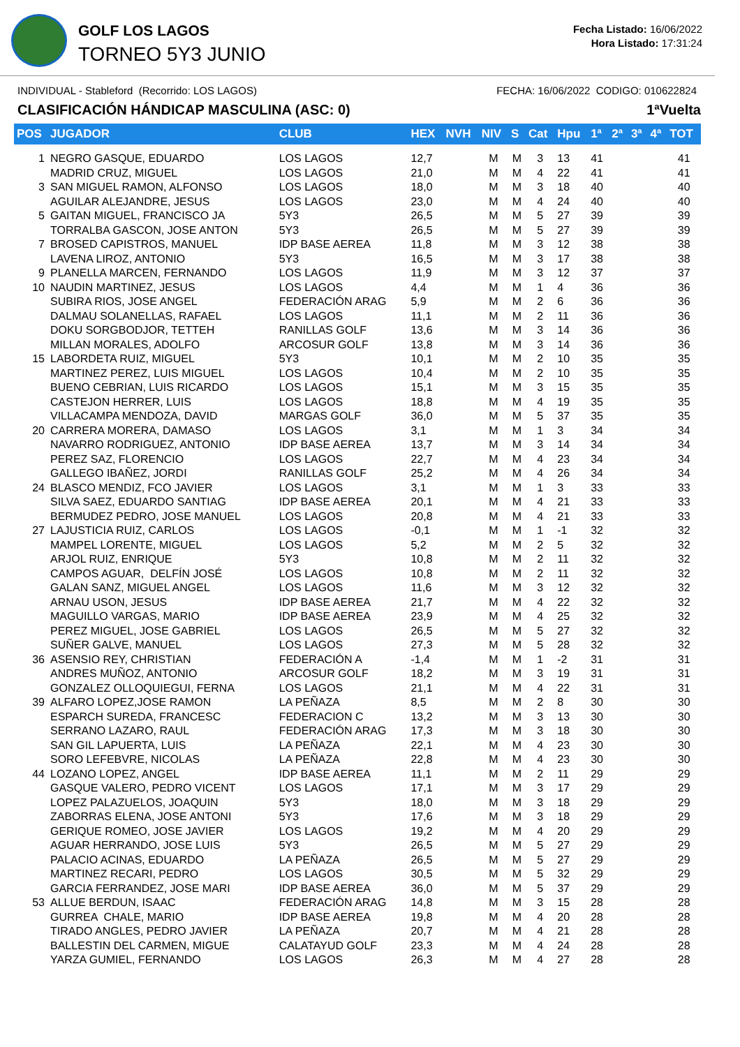GOLF LOS LAGOS
TORNEO 5Y3 JUNIO
Fecha Listado: 16/06/2022
Hora Listado: 17:31:24
INDIVIDUAL - Stableford (Recorrido: LOS LAGOS) FECHA: 16/06/2022 CODIGO: 010622824
CLASIFICACIÓN HÁNDICAP MASCULINA (ASC: 0) 1ªVuelta
| POS | JUGADOR | CLUB | HEX | NVH | NIV | S | Cat | Hpu | 1ª | 2ª | 3ª | 4ª | TOT |
| --- | --- | --- | --- | --- | --- | --- | --- | --- | --- | --- | --- | --- | --- |
| 1 | NEGRO GASQUE, EDUARDO | LOS LAGOS | 12,7 | | M | M | 3 | 13 | 41 | | | | 41 |
| | MADRID CRUZ, MIGUEL | LOS LAGOS | 21,0 | | M | M | 4 | 22 | 41 | | | | 41 |
| 3 | SAN MIGUEL RAMON, ALFONSO | LOS LAGOS | 18,0 | | M | M | 3 | 18 | 40 | | | | 40 |
| | AGUILAR ALEJANDRE, JESUS | LOS LAGOS | 23,0 | | M | M | 4 | 24 | 40 | | | | 40 |
| 5 | GAITAN MIGUEL, FRANCISCO JA | 5Y3 | 26,5 | | M | M | 5 | 27 | 39 | | | | 39 |
| | TORRALBA GASCON, JOSE ANTON | 5Y3 | 26,5 | | M | M | 5 | 27 | 39 | | | | 39 |
| 7 | BROSED CAPISTROS, MANUEL | IDP BASE AEREA | 11,8 | | M | M | 3 | 12 | 38 | | | | 38 |
| | LAVENA LIROZ, ANTONIO | 5Y3 | 16,5 | | M | M | 3 | 17 | 38 | | | | 38 |
| 9 | PLANELLA MARCEN, FERNANDO | LOS LAGOS | 11,9 | | M | M | 3 | 12 | 37 | | | | 37 |
| 10 | NAUDIN MARTINEZ, JESUS | LOS LAGOS | 4,4 | | M | M | 1 | 4 | 36 | | | | 36 |
| | SUBIRA RIOS, JOSE ANGEL | FEDERACIÓN ARAG | 5,9 | | M | M | 2 | 6 | 36 | | | | 36 |
| | DALMAU SOLANELLAS, RAFAEL | LOS LAGOS | 11,1 | | M | M | 2 | 11 | 36 | | | | 36 |
| | DOKU SORGBODJOR, TETTEH | RANILLAS GOLF | 13,6 | | M | M | 3 | 14 | 36 | | | | 36 |
| | MILLAN MORALES, ADOLFO | ARCOSUR GOLF | 13,8 | | M | M | 3 | 14 | 36 | | | | 36 |
| 15 | LABORDETA RUIZ, MIGUEL | 5Y3 | 10,1 | | M | M | 2 | 10 | 35 | | | | 35 |
| | MARTINEZ PEREZ, LUIS MIGUEL | LOS LAGOS | 10,4 | | M | M | 2 | 10 | 35 | | | | 35 |
| | BUENO CEBRIAN, LUIS RICARDO | LOS LAGOS | 15,1 | | M | M | 3 | 15 | 35 | | | | 35 |
| | CASTEJON HERRER, LUIS | LOS LAGOS | 18,8 | | M | M | 4 | 19 | 35 | | | | 35 |
| | VILLACAMPA MENDOZA, DAVID | MARGAS GOLF | 36,0 | | M | M | 5 | 37 | 35 | | | | 35 |
| 20 | CARRERA MORERA, DAMASO | LOS LAGOS | 3,1 | | M | M | 1 | 3 | 34 | | | | 34 |
| | NAVARRO RODRIGUEZ, ANTONIO | IDP BASE AEREA | 13,7 | | M | M | 3 | 14 | 34 | | | | 34 |
| | PEREZ SAZ, FLORENCIO | LOS LAGOS | 22,7 | | M | M | 4 | 23 | 34 | | | | 34 |
| | GALLEGO IBAÑEZ, JORDI | RANILLAS GOLF | 25,2 | | M | M | 4 | 26 | 34 | | | | 34 |
| 24 | BLASCO MENDIZ, FCO JAVIER | LOS LAGOS | 3,1 | | M | M | 1 | 3 | 33 | | | | 33 |
| | SILVA SAEZ, EDUARDO SANTIAG | IDP BASE AEREA | 20,1 | | M | M | 4 | 21 | 33 | | | | 33 |
| | BERMUDEZ PEDRO, JOSE MANUEL | LOS LAGOS | 20,8 | | M | M | 4 | 21 | 33 | | | | 33 |
| 27 | LAJUSTICIA RUIZ, CARLOS | LOS LAGOS | -0,1 | | M | M | 1 | -1 | 32 | | | | 32 |
| | MAMPEL LORENTE, MIGUEL | LOS LAGOS | 5,2 | | M | M | 2 | 5 | 32 | | | | 32 |
| | ARJOL RUIZ, ENRIQUE | 5Y3 | 10,8 | | M | M | 2 | 11 | 32 | | | | 32 |
| | CAMPOS AGUAR, DELFÍN JOSÉ | LOS LAGOS | 10,8 | | M | M | 2 | 11 | 32 | | | | 32 |
| | GALAN SANZ, MIGUEL ANGEL | LOS LAGOS | 11,6 | | M | M | 3 | 12 | 32 | | | | 32 |
| | ARNAU USON, JESUS | IDP BASE AEREA | 21,7 | | M | M | 4 | 22 | 32 | | | | 32 |
| | MAGUILLO VARGAS, MARIO | IDP BASE AEREA | 23,9 | | M | M | 4 | 25 | 32 | | | | 32 |
| | PEREZ MIGUEL, JOSE GABRIEL | LOS LAGOS | 26,5 | | M | M | 5 | 27 | 32 | | | | 32 |
| | SUÑER GALVE, MANUEL | LOS LAGOS | 27,3 | | M | M | 5 | 28 | 32 | | | | 32 |
| 36 | ASENSIO REY, CHRISTIAN | FEDERACIÓN A | -1,4 | | M | M | 1 | -2 | 31 | | | | 31 |
| | ANDRES MUÑOZ, ANTONIO | ARCOSUR GOLF | 18,2 | | M | M | 3 | 19 | 31 | | | | 31 |
| | GONZALEZ OLLOQUIEGUI, FERNA | LOS LAGOS | 21,1 | | M | M | 4 | 22 | 31 | | | | 31 |
| 39 | ALFARO LOPEZ,JOSE RAMON | LA PEÑAZA | 8,5 | | M | M | 2 | 8 | 30 | | | | 30 |
| | ESPARCH SUREDA, FRANCESC | FEDERACION C | 13,2 | | M | M | 3 | 13 | 30 | | | | 30 |
| | SERRANO LAZARO, RAUL | FEDERACIÓN ARAG | 17,3 | | M | M | 3 | 18 | 30 | | | | 30 |
| | SAN GIL LAPUERTA, LUIS | LA PEÑAZA | 22,1 | | M | M | 4 | 23 | 30 | | | | 30 |
| | SORO LEFEBVRE, NICOLAS | LA PEÑAZA | 22,8 | | M | M | 4 | 23 | 30 | | | | 30 |
| 44 | LOZANO LOPEZ, ANGEL | IDP BASE AEREA | 11,1 | | M | M | 2 | 11 | 29 | | | | 29 |
| | GASQUE VALERO, PEDRO VICENT | LOS LAGOS | 17,1 | | M | M | 3 | 17 | 29 | | | | 29 |
| | LOPEZ PALAZUELOS, JOAQUIN | 5Y3 | 18,0 | | M | M | 3 | 18 | 29 | | | | 29 |
| | ZABORRAS ELENA, JOSE ANTONI | 5Y3 | 17,6 | | M | M | 3 | 18 | 29 | | | | 29 |
| | GERIQUE ROMEO, JOSE JAVIER | LOS LAGOS | 19,2 | | M | M | 4 | 20 | 29 | | | | 29 |
| | AGUAR HERRANDO, JOSE LUIS | 5Y3 | 26,5 | | M | M | 5 | 27 | 29 | | | | 29 |
| | PALACIO ACINAS, EDUARDO | LA PEÑAZA | 26,5 | | M | M | 5 | 27 | 29 | | | | 29 |
| | MARTINEZ RECARI, PEDRO | LOS LAGOS | 30,5 | | M | M | 5 | 32 | 29 | | | | 29 |
| | GARCIA FERRANDEZ, JOSE MARI | IDP BASE AEREA | 36,0 | | M | M | 5 | 37 | 29 | | | | 29 |
| 53 | ALLUE BERDUN, ISAAC | FEDERACIÓN ARAG | 14,8 | | M | M | 3 | 15 | 28 | | | | 28 |
| | GURREA CHALE, MARIO | IDP BASE AEREA | 19,8 | | M | M | 4 | 20 | 28 | | | | 28 |
| | TIRADO ANGLES, PEDRO JAVIER | LA PEÑAZA | 20,7 | | M | M | 4 | 21 | 28 | | | | 28 |
| | BALLESTIN DEL CARMEN, MIGUE | CALATAYUD GOLF | 23,3 | | M | M | 4 | 24 | 28 | | | | 28 |
| | YARZA GUMIEL, FERNANDO | LOS LAGOS | 26,3 | | M | M | 4 | 27 | 28 | | | | 28 |